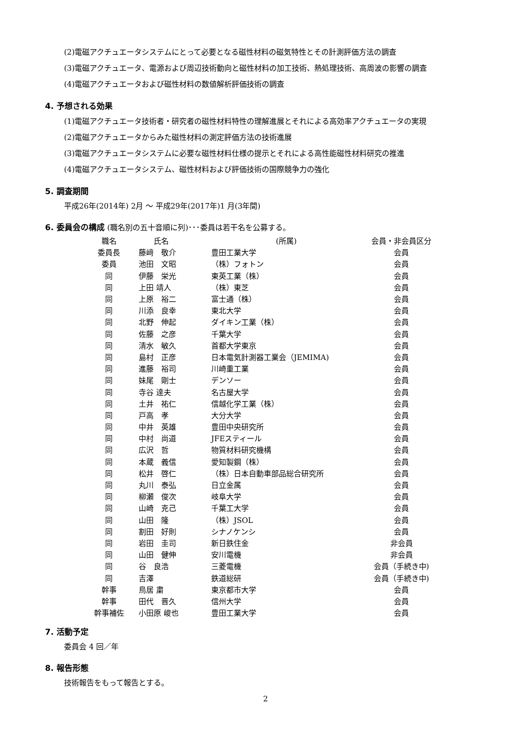(2)電磁アクチュエータシステムにとって必要となる磁性材料の磁気特性とその計測評価方法の調査
(3)電磁アクチュエータ、電源および周辺技術動向と磁性材料の加工技術、熱処理技術、高周波の影響の調査
(4)電磁アクチュエータおよび磁性材料の数値解析評価技術の調査
4. 予想される効果
(1)電磁アクチュエータ技術者・研究者の磁性材料特性の理解進展とそれによる高効率アクチュエータの実現
(2)電磁アクチュエータからみた磁性材料の測定評価方法の技術進展
(3)電磁アクチュエータシステムに必要な磁性材料仕様の提示とそれによる高性能磁性材料研究の推進
(4)電磁アクチュエータシステム、磁性材料および評価技術の国際競争力の強化
5. 調査期間
平成26年(2014年) 2月 ～ 平成29年(2017年)1 月(3年間)
6. 委員会の構成 (職名別の五十音順に列)･･･委員は若干名を公募する。
| 職名 | 氏名 | (所属) | 会員・非会員区分 |
| --- | --- | --- | --- |
| 委員長 | 藤﨑 敬介 | 豊田工業大学 | 会員 |
| 委員 | 池田 文昭 | （株）フォトン | 会員 |
| 同 | 伊藤 栄光 | 東英工業（株） | 会員 |
| 同 | 上田 靖人 | （株）東芝 | 会員 |
| 同 | 上原 裕二 | 富士通（株） | 会員 |
| 同 | 川添 良幸 | 東北大学 | 会員 |
| 同 | 北野 伸起 | ダイキン工業（株） | 会員 |
| 同 | 佐藤 之彦 | 千葉大学 | 会員 |
| 同 | 清水 敏久 | 首都大学東京 | 会員 |
| 同 | 島村 正彦 | 日本電気計測器工業会（JEMIMA) | 会員 |
| 同 | 進藤 裕司 | 川崎重工業 | 会員 |
| 同 | 妹尾 剛士 | デンソー | 会員 |
| 同 | 寺谷 達夫 | 名古屋大学 | 会員 |
| 同 | 土井 祐仁 | 信越化学工業（株） | 会員 |
| 同 | 戸高 孝 | 大分大学 | 会員 |
| 同 | 中井 英雄 | 豊田中央研究所 | 会員 |
| 同 | 中村 尚道 | JFEスティール | 会員 |
| 同 | 広沢 哲 | 物質材料研究機構 | 会員 |
| 同 | 本蔵 義信 | 愛知製鋼（株） | 会員 |
| 同 | 松井 啓仁 | （株）日本自動車部品総合研究所 | 会員 |
| 同 | 丸川 泰弘 | 日立金属 | 会員 |
| 同 | 柳瀬 俊次 | 岐阜大学 | 会員 |
| 同 | 山崎 克己 | 千葉工大学 | 会員 |
| 同 | 山田 隆 | （株）JSOL | 会員 |
| 同 | 割田 好則 | シナノケンシ | 会員 |
| 同 | 岩田 圭司 | 新日鉄住金 | 非会員 |
| 同 | 山田 健伸 | 安川電機 | 非会員 |
| 同 | 谷 良浩 | 三菱電機 | 会員（手続き中) |
| 同 | 吉澤 | 鉄道総研 | 会員（手続き中) |
| 幹事 | 鳥居 粛 | 東京都市大学 | 会員 |
| 幹事 | 田代 晋久 | 信州大学 | 会員 |
| 幹事補佐 | 小田原 峻也 | 豊田工業大学 | 会員 |
7. 活動予定
委員会 4 回／年
8. 報告形態
技術報告をもって報告とする。
2